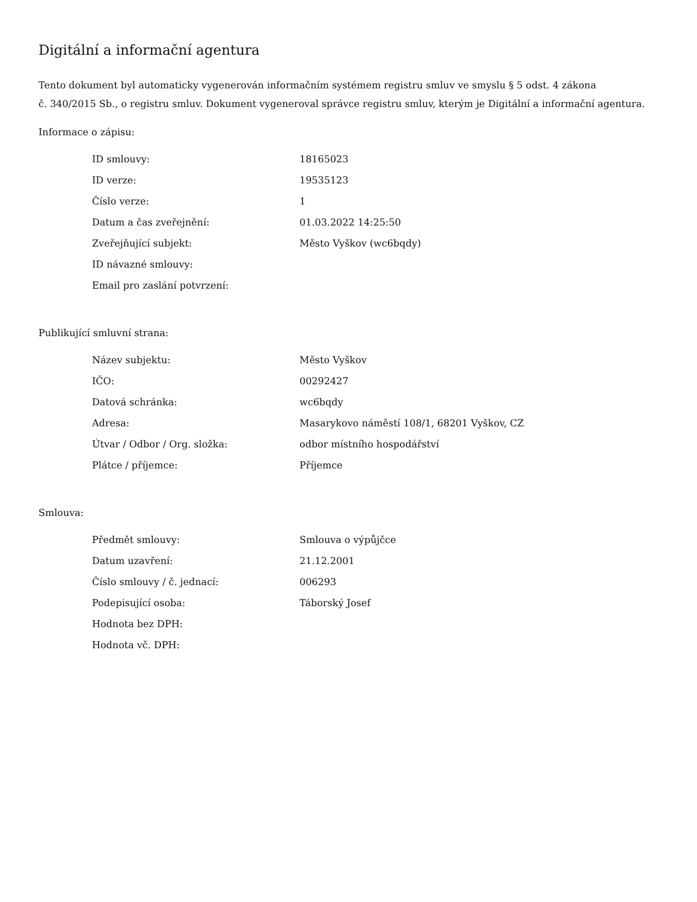Digitální a informační agentura
Tento dokument byl automaticky vygenerován informačním systémem registru smluv ve smyslu § 5 odst. 4 zákona
č. 340/2015 Sb., o registru smluv. Dokument vygeneroval správce registru smluv, kterým je Digitální a informační agentura.
Informace o zápisu:
| ID smlouvy: | 18165023 |
| ID verze: | 19535123 |
| Číslo verze: | 1 |
| Datum a čas zveřejnění: | 01.03.2022 14:25:50 |
| Zveřejňující subjekt: | Město Vyškov (wc6bqdy) |
| ID návazné smlouvy: | |
| Email pro zaslání potvrzení: | |
Publikující smluvní strana:
| Název subjektu: | Město Vyškov |
| IČO: | 00292427 |
| Datová schránka: | wc6bqdy |
| Adresa: | Masarykovo náměstí 108/1, 68201 Vyškov, CZ |
| Útvar / Odbor / Org. složka: | odbor místního hospodářství |
| Plátce / příjemce: | Příjemce |
Smlouva:
| Předmět smlouvy: | Smlouva o výpůjčce |
| Datum uzavření: | 21.12.2001 |
| Číslo smlouvy / č. jednací: | 006293 |
| Podepisující osoba: | Táborský Josef |
| Hodnota bez DPH: | |
| Hodnota vč. DPH: | |